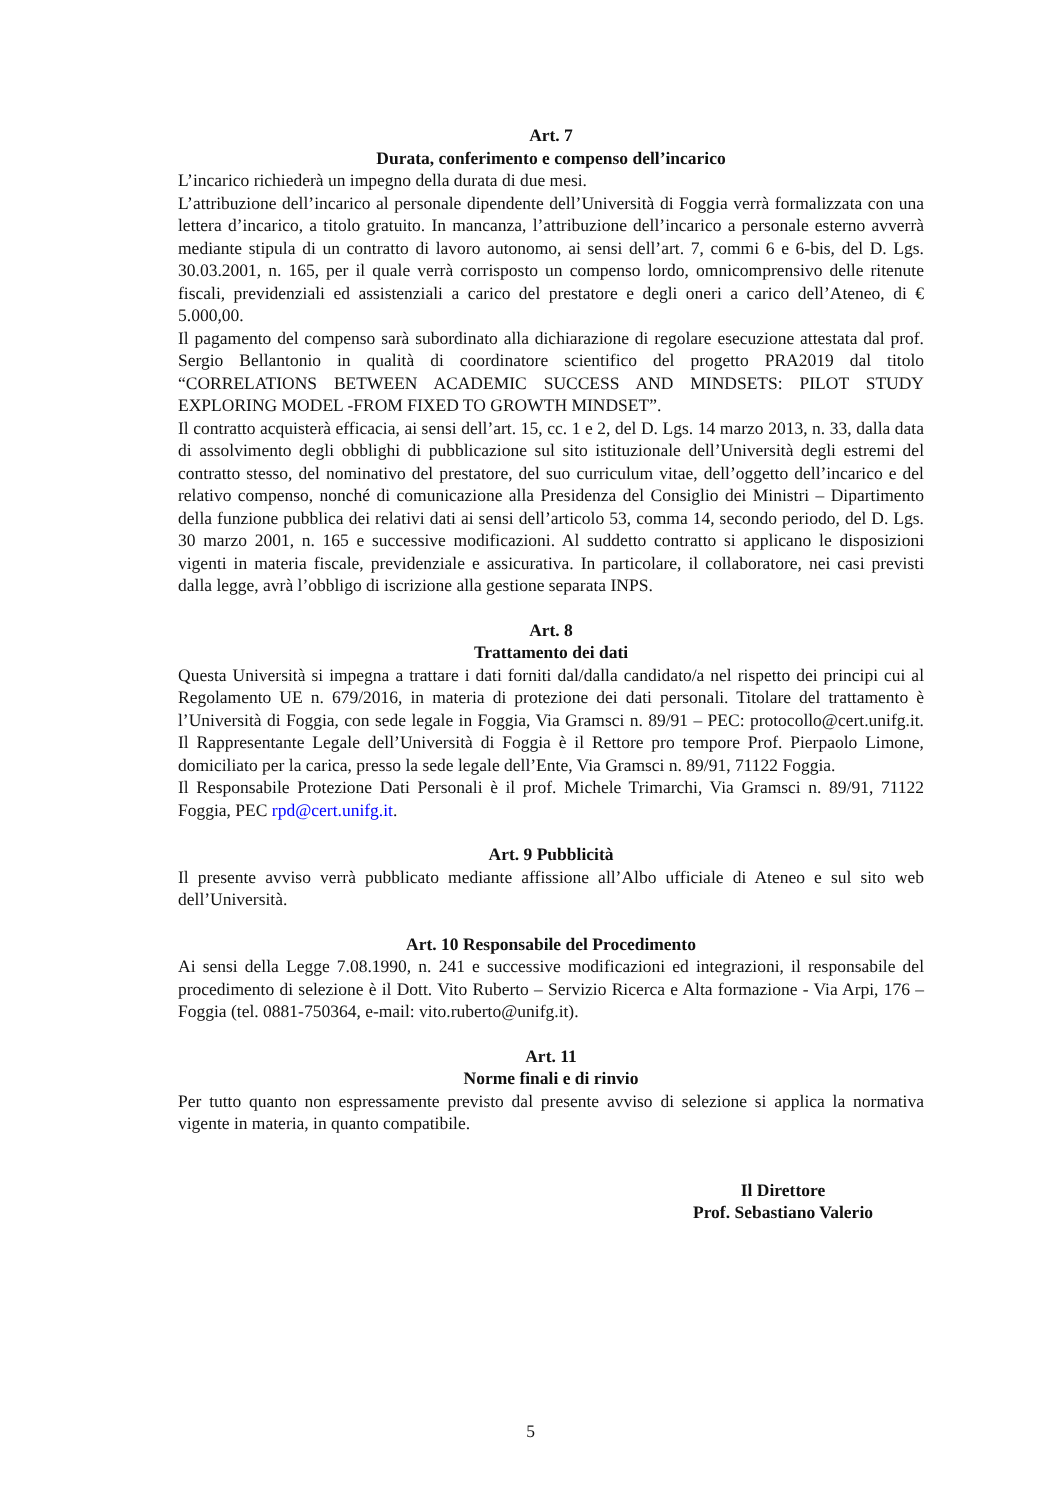Art. 7
Durata, conferimento e compenso dell’incarico
L’incarico richiederà un impegno della durata di due mesi.
L’attribuzione dell’incarico al personale dipendente dell’Università di Foggia verrà formalizzata con una lettera d’incarico, a titolo gratuito. In mancanza, l’attribuzione dell’incarico a personale esterno avverrà mediante stipula di un contratto di lavoro autonomo, ai sensi dell’art. 7, commi 6 e 6-bis, del D. Lgs. 30.03.2001, n. 165, per il quale verrà corrisposto un compenso lordo, omnicomprensivo delle ritenute fiscali, previdenziali ed assistenziali a carico del prestatore e degli oneri a carico dell’Ateneo, di € 5.000,00.
Il pagamento del compenso sarà subordinato alla dichiarazione di regolare esecuzione attestata dal prof. Sergio Bellantonio in qualità di coordinatore scientifico del progetto PRA2019 dal titolo “CORRELATIONS BETWEEN ACADEMIC SUCCESS AND MINDSETS: PILOT STUDY EXPLORING MODEL -FROM FIXED TO GROWTH MINDSET”.
Il contratto acquisterà efficacia, ai sensi dell’art. 15, cc. 1 e 2, del D. Lgs. 14 marzo 2013, n. 33, dalla data di assolvimento degli obblighi di pubblicazione sul sito istituzionale dell’Università degli estremi del contratto stesso, del nominativo del prestatore, del suo curriculum vitae, dell’oggetto dell’incarico e del relativo compenso, nonché di comunicazione alla Presidenza del Consiglio dei Ministri – Dipartimento della funzione pubblica dei relativi dati ai sensi dell’articolo 53, comma 14, secondo periodo, del D. Lgs. 30 marzo 2001, n. 165 e successive modificazioni. Al suddetto contratto si applicano le disposizioni vigenti in materia fiscale, previdenziale e assicurativa. In particolare, il collaboratore, nei casi previsti dalla legge, avrà l’obbligo di iscrizione alla gestione separata INPS.
Art. 8
Trattamento dei dati
Questa Università si impegna a trattare i dati forniti dal/dalla candidato/a nel rispetto dei principi cui al Regolamento UE n. 679/2016, in materia di protezione dei dati personali. Titolare del trattamento è l’Università di Foggia, con sede legale in Foggia, Via Gramsci n. 89/91 – PEC: protocollo@cert.unifg.it. Il Rappresentante Legale dell’Università di Foggia è il Rettore pro tempore Prof. Pierpaolo Limone, domiciliato per la carica, presso la sede legale dell’Ente, Via Gramsci n. 89/91, 71122 Foggia.
Il Responsabile Protezione Dati Personali è il prof. Michele Trimarchi, Via Gramsci n. 89/91, 71122 Foggia, PEC rpd@cert.unifg.it.
Art. 9 Pubblicità
Il presente avviso verrà pubblicato mediante affissione all’Albo ufficiale di Ateneo e sul sito web dell’Università.
Art. 10 Responsabile del Procedimento
Ai sensi della Legge 7.08.1990, n. 241 e successive modificazioni ed integrazioni, il responsabile del procedimento di selezione è il Dott. Vito Ruberto – Servizio Ricerca e Alta formazione - Via Arpi, 176 – Foggia (tel. 0881-750364, e-mail: vito.ruberto@unifg.it).
Art. 11
Norme finali e di rinvio
Per tutto quanto non espressamente previsto dal presente avviso di selezione si applica la normativa vigente in materia, in quanto compatibile.
Il Direttore
Prof. Sebastiano Valerio
5